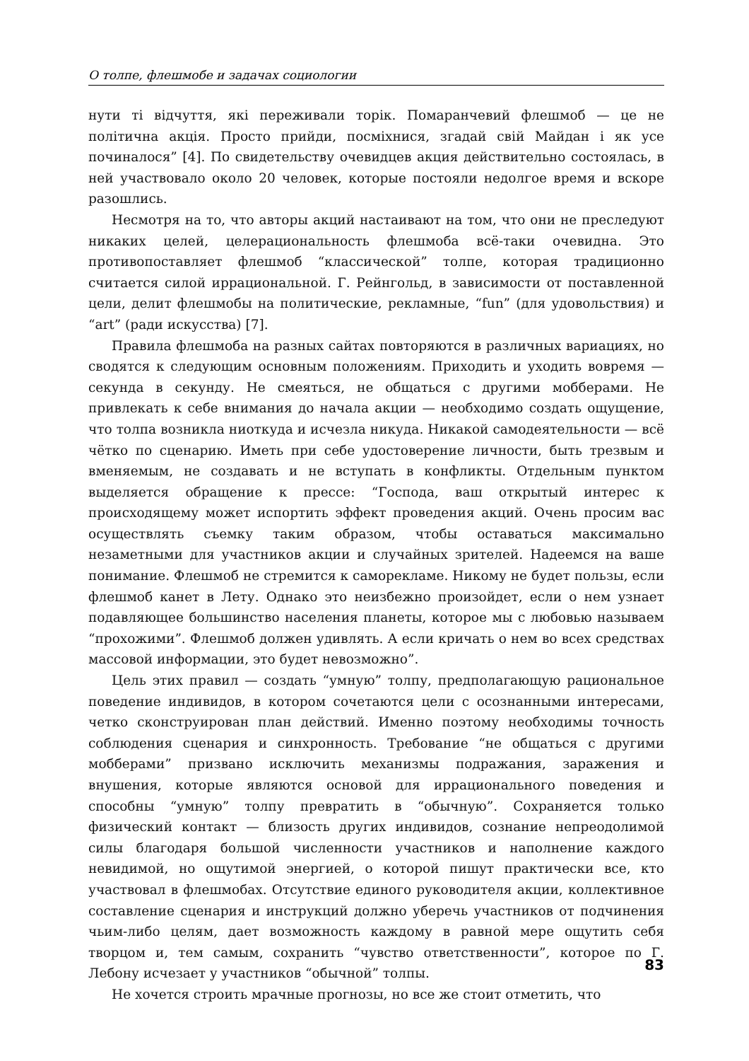О толпе, флешмобе и задачах социологии
нути ті відчуття, які переживали торік. Помаранчевий флешмоб — це не політична акція. Просто прийди, посміхнися, згадай свій Майдан і як усе починалося” [4]. По свидетельству очевидцев акция действительно состоялась, в ней участвовало около 20 человек, которые постояли недолгое время и вскоре разошлись.
Несмотря на то, что авторы акций настаивают на том, что они не преследуют никаких целей, целерациональность флешмоба всё-таки очевидна. Это противопоставляет флешмоб “классической” толпе, которая традиционно считается силой иррациональной. Г. Рейнгольд, в зависимости от поставленной цели, делит флешмобы на политические, рекламные, “fun” (для удовольствия) и “art” (ради искусства) [7].
Правила флешмоба на разных сайтах повторяются в различных вариациях, но сводятся к следующим основным положениям. Приходить и уходить вовремя — секунда в секунду. Не смеяться, не общаться с другими мобберами. Не привлекать к себе внимания до начала акции — необходимо создать ощущение, что толпа возникла ниоткуда и исчезла никуда. Никакой самодеятельности — всё чётко по сценарию. Иметь при себе удостоверение личности, быть трезвым и вменяемым, не создавать и не вступать в конфликты. Отдельным пунктом выделяется обращение к прессе: “Господа, ваш открытый интерес к происходящему может испортить эффект проведения акций. Очень просим вас осуществлять съемку таким образом, чтобы оставаться максимально незаметными для участников акции и случайных зрителей. Надеемся на ваше понимание. Флешмоб не стремится к саморекламе. Никому не будет пользы, если флешмоб канет в Лету. Однако это неизбежно произойдет, если о нем узнает подавляющее большинство населения планеты, которое мы с любовью называем “прохожими”. Флешмоб должен удивлять. А если кричать о нем во всех средствах массовой информации, это будет невозможно”.
Цель этих правил — создать “умную” толпу, предполагающую рациональное поведение индивидов, в котором сочетаются цели с осознанными интересами, четко сконструирован план действий. Именно поэтому необходимы точность соблюдения сценария и синхронность. Требование “не общаться с другими мобберами” призвано исключить механизмы подражания, заражения и внушения, которые являются основой для иррационального поведения и способны “умную” толпу превратить в “обычную”. Сохраняется только физический контакт — близость других индивидов, сознание непреодолимой силы благодаря большой численности участников и наполнение каждого невидимой, но ощутимой энергией, о которой пишут практически все, кто участвовал в флешмобах. Отсутствие единого руководителя акции, коллективное составление сценария и инструкций должно уберечь участников от подчинения чьим-либо целям, дает возможность каждому в равной мере ощутить себя творцом и, тем самым, сохранить “чувство ответственности”, которое по Г. Лебону исчезает у участников “обычной” толпы.
Не хочется строить мрачные прогнозы, но все же стоит отметить, что
83